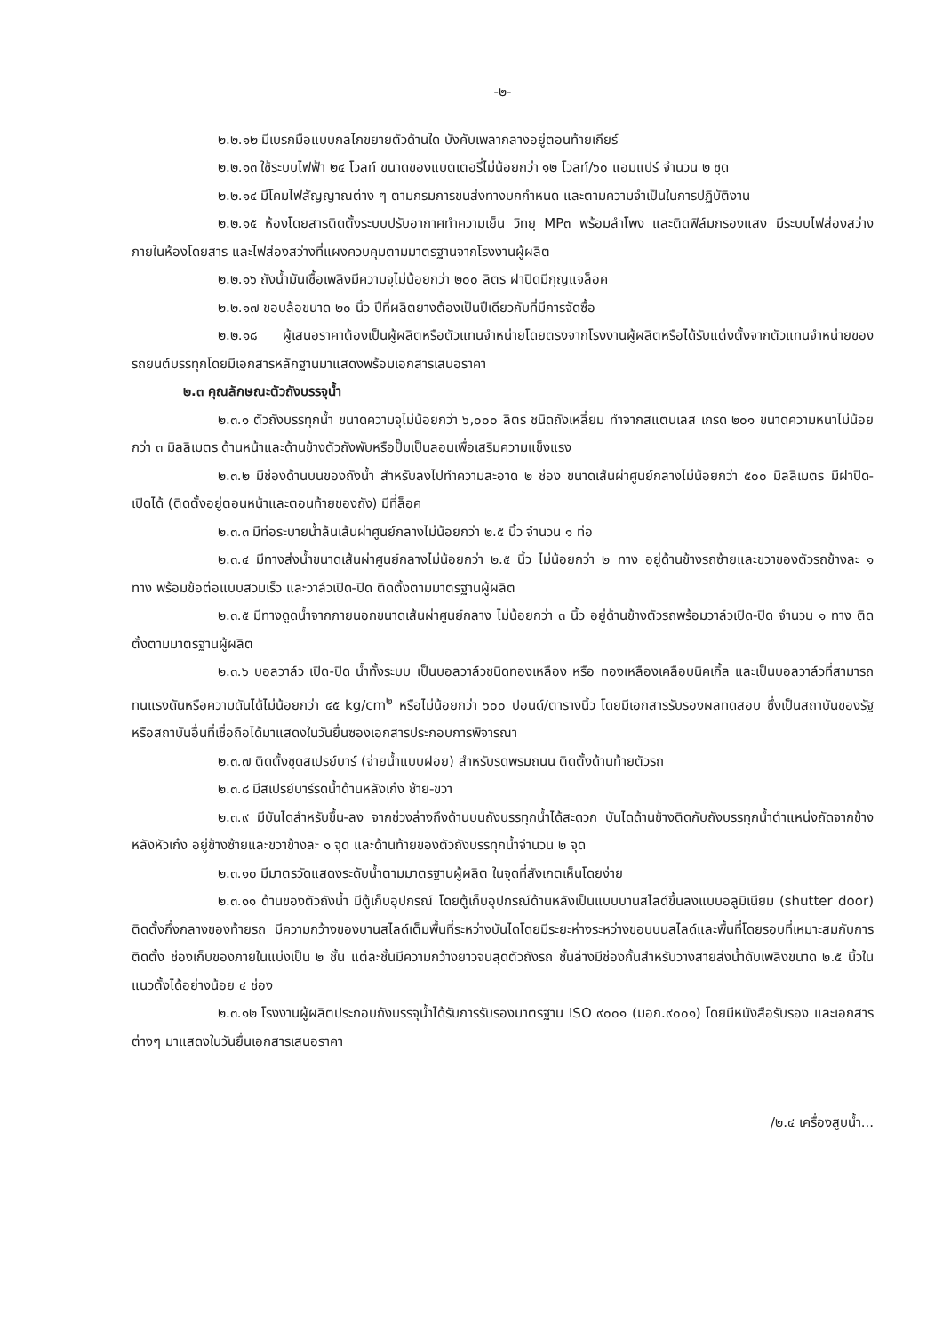-๒-
๒.๒.๑๒ มีเบรกมือแบบกลไกขยายตัวด้านใด บังคับเพลากลางอยู่ตอนท้ายเกียร์
๒.๒.๑๓ ใช้ระบบไฟฟ้า ๒๔ โวลท์ ขนาดของแบตเตอรี่ไม่น้อยกว่า ๑๒ โวลท์/๖๐ แอมแปร์ จำนวน ๒ ชุด
๒.๒.๑๔ มีโคมไฟสัญญาณต่าง ๆ ตามกรมการขนส่งทางบกกำหนด และตามความจำเป็นในการปฏิบัติงาน
๒.๒.๑๕ ห้องโดยสารติดตั้งระบบปรับอากาศทำความเย็น วิทยุ MP๓ พร้อมลำโพง และติดฟิล์มกรองแสง มีระบบไฟส่องสว่างภายในห้องโดยสาร และไฟส่องสว่างที่แผงควบคุมตามมาตรฐานจากโรงงานผู้ผลิต
๒.๒.๑๖ ถังน้ำมันเชื้อเพลิงมีความจุไม่น้อยกว่า ๒๐๐ ลิตร ฝาปิดมีกุญแจล็อค
๒.๒.๑๗ ขอบล้อขนาด ๒๐ นิ้ว ปีที่ผลิตยางต้องเป็นปีเดียวกับที่มีการจัดซื้อ
๒.๒.๑๘ ผู้เสนอราคาต้องเป็นผู้ผลิตหรือตัวแทนจำหน่ายโดยตรงจากโรงงานผู้ผลิตหรือได้รับแต่งตั้งจากตัวแทนจำหน่ายของรถยนต์บรรทุกโดยมีเอกสารหลักฐานมาแสดงพร้อมเอกสารเสนอราคา
๒.๓ คุณลักษณะตัวถังบรรจุน้ำ
๒.๓.๑ ตัวถังบรรทุกน้ำ ขนาดความจุไม่น้อยกว่า ๖,๐๐๐ ลิตร ชนิดถังเหลี่ยม ทำจากสแตนเลส เกรด ๒๐๑ ขนาดความหนาไม่น้อยกว่า ๓ มิลลิเมตร ด้านหน้าและด้านข้างตัวถังพับหรือปั๊มเป็นลอนเพื่อเสริมความแข็งแรง
๒.๓.๒ มีช่องด้านบนของถังน้ำ สำหรับลงไปทำความสะอาด ๒ ช่อง ขนาดเส้นผ่าศูนย์กลางไม่น้อยกว่า ๕๐๐ มิลลิเมตร มีฝาปิด-เปิดได้ (ติดตั้งอยู่ตอนหน้าและตอนท้ายของถัง) มีที่ล็อค
๒.๓.๓ มีท่อระบายน้ำล้นเส้นผ่าศูนย์กลางไม่น้อยกว่า ๒.๕ นิ้ว จำนวน ๑ ท่อ
๒.๓.๔ มีทางส่งน้ำขนาดเส้นผ่าศูนย์กลางไม่น้อยกว่า ๒.๕ นิ้ว ไม่น้อยกว่า ๒ ทาง อยู่ด้านข้างรถซ้ายและขวาของตัวรถข้างละ ๑ ทาง พร้อมข้อต่อแบบสวมเร็ว และวาล์วเปิด-ปิด ติดตั้งตามมาตรฐานผู้ผลิต
๒.๓.๕ มีทางดูดน้ำจากภายนอกขนาดเส้นผ่าศูนย์กลาง ไม่น้อยกว่า ๓ นิ้ว อยู่ด้านข้างตัวรถพร้อมวาล์วเปิด-ปิด จำนวน ๑ ทาง ติดตั้งตามมาตรฐานผู้ผลิต
๒.๓.๖ บอลวาล์ว เปิด-ปิด น้ำทั้งระบบ เป็นบอลวาล์วชนิดทองเหลือง หรือ ทองเหลืองเคลือบนิคเกิ้ล และเป็นบอลวาล์วที่สามารถทนแรงดันหรือความดันได้ไม่น้อยกว่า ๔๕ kg/cm<sup>๒</sup> หรือไม่น้อยกว่า ๖๐๐ ปอนด์/ตารางนิ้ว โดยมีเอกสารรับรองผลทดสอบ ซึ่งเป็นสถาบันของรัฐหรือสถาบันอื่นที่เชื่อถือได้มาแสดงในวันยื่นซองเอกสารประกอบการพิจารณา
๒.๓.๗ ติดตั้งชุดสเปรย์บาร์ (จ่ายน้ำแบบฝอย) สำหรับรดพรมถนน ติดตั้งด้านท้ายตัวรถ
๒.๓.๘ มีสเปรย์บาร์รดน้ำด้านหลังเก๋ง ซ้าย-ขวา
๒.๓.๙ มีบันไดสำหรับขึ้น-ลง จากช่วงล่างถึงด้านบนถังบรรทุกน้ำได้สะดวก บันไดด้านข้างติดกับถังบรรทุกน้ำตำแหน่งถัดจากข้างหลังหัวเก๋ง อยู่ข้างซ้ายและขวาข้างละ ๑ จุด และด้านท้ายของตัวถังบรรทุกน้ำจำนวน ๒ จุด
๒.๓.๑๐ มีมาตรวัดแสดงระดับน้ำตามมาตรฐานผู้ผลิต ในจุดที่สังเกตเห็นโดยง่าย
๒.๓.๑๑ ด้านของตัวถังน้ำ มีตู้เก็บอุปกรณ์ โดยตู้เก็บอุปกรณ์ด้านหลังเป็นแบบบานสไลด์ขึ้นลงแบบอลูมิเนียม (shutter door) ติดตั้งกึ่งกลางของท้ายรถ มีความกว้างของบานสไลด์เต็มพื้นที่ระหว่างบันไดโดยมีระยะห่างระหว่างขอบบนสไลด์และพื้นที่โดยรอบที่เหมาะสมกับการติดตั้ง ช่องเก็บของภายในแบ่งเป็น ๒ ชั้น แต่ละชั้นมีความกว้างยาวจนสุดตัวถังรถ ชั้นล่างมีช่องกั้นสำหรับวางสายส่งน้ำดับเพลิงขนาด ๒.๕ นิ้วในแนวตั้งได้อย่างน้อย ๔ ช่อง
๒.๓.๑๒ โรงงานผู้ผลิตประกอบถังบรรจุน้ำได้รับการรับรองมาตรฐาน ISO ๙๐๐๑ (มอก.๙๐๐๑) โดยมีหนังสือรับรอง และเอกสารต่างๆ มาแสดงในวันยื่นเอกสารเสนอราคา
/๒.๔ เครื่องสูบน้ำ...